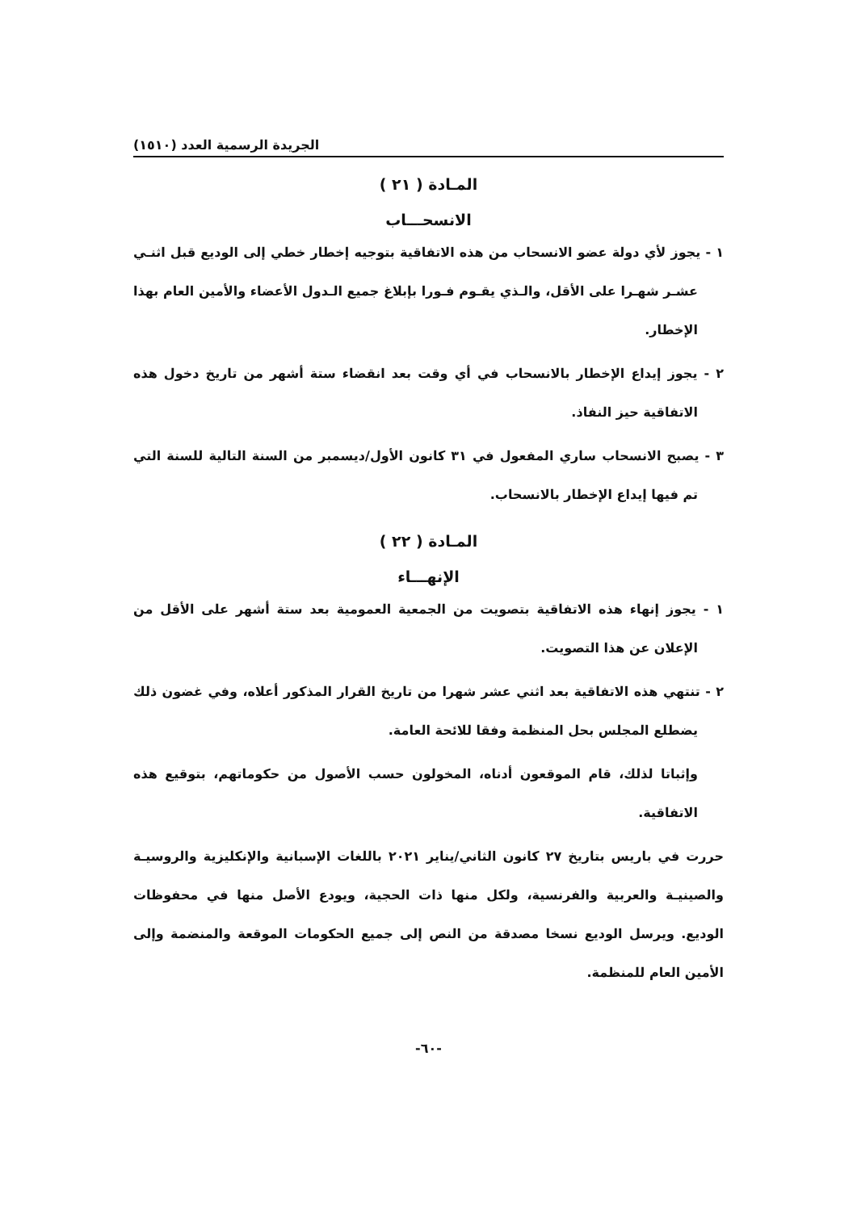الجريدة الرسمية العدد (١٥١٠)
المـادة ( ٢١ )
الانسحـــاب
١ - يجوز لأي دولة عضو الانسحاب من هذه الاتفاقية بتوجيه إخطار خطي إلى الوديع قبل اثنـي عشـر شهـرا على الأقل، والـذي يقـوم فـورا بإبلاغ جميع الـدول الأعضاء والأمين العام بهذا الإخطار.
٢ - يجوز إيداع الإخطار بالانسحاب في أي وقت بعد انقضاء ستة أشهر من تاريخ دخول هذه الاتفاقية حيز النفاذ.
٣ - يصبح الانسحاب ساري المفعول في ٣١ كانون الأول/ديسمبر من السنة التالية للسنة التي تم فيها إيداع الإخطار بالانسحاب.
المـادة ( ٢٢ )
الإنهـــاء
١ - يجوز إنهاء هذه الاتفاقية بتصويت من الجمعية العمومية بعد ستة أشهر على الأقل من الإعلان عن هذا التصويت.
٢ - تنتهي هذه الاتفاقية بعد اثني عشر شهرا من تاريخ القرار المذكور أعلاه، وفي غضون ذلك يضطلع المجلس بحل المنظمة وفقا للائحة العامة.
وإثباتا لذلك، قام الموقعون أدناه، المخولون حسب الأصول من حكوماتهم، بتوقيع هذه الاتفاقية.
حررت في باريس بتاريخ ٢٧ كانون الثاني/يناير ٢٠٢١ باللغات الإسبانية والإنكليزية والروسيـة والصينيـة والعربية والفرنسية، ولكل منها ذات الحجية، ويودع الأصل منها في محفوظات الوديع. ويرسل الوديع نسخا مصدقة من النص إلى جميع الحكومات الموقعة والمنضمة وإلى الأمين العام للمنظمة.
-٦٠-